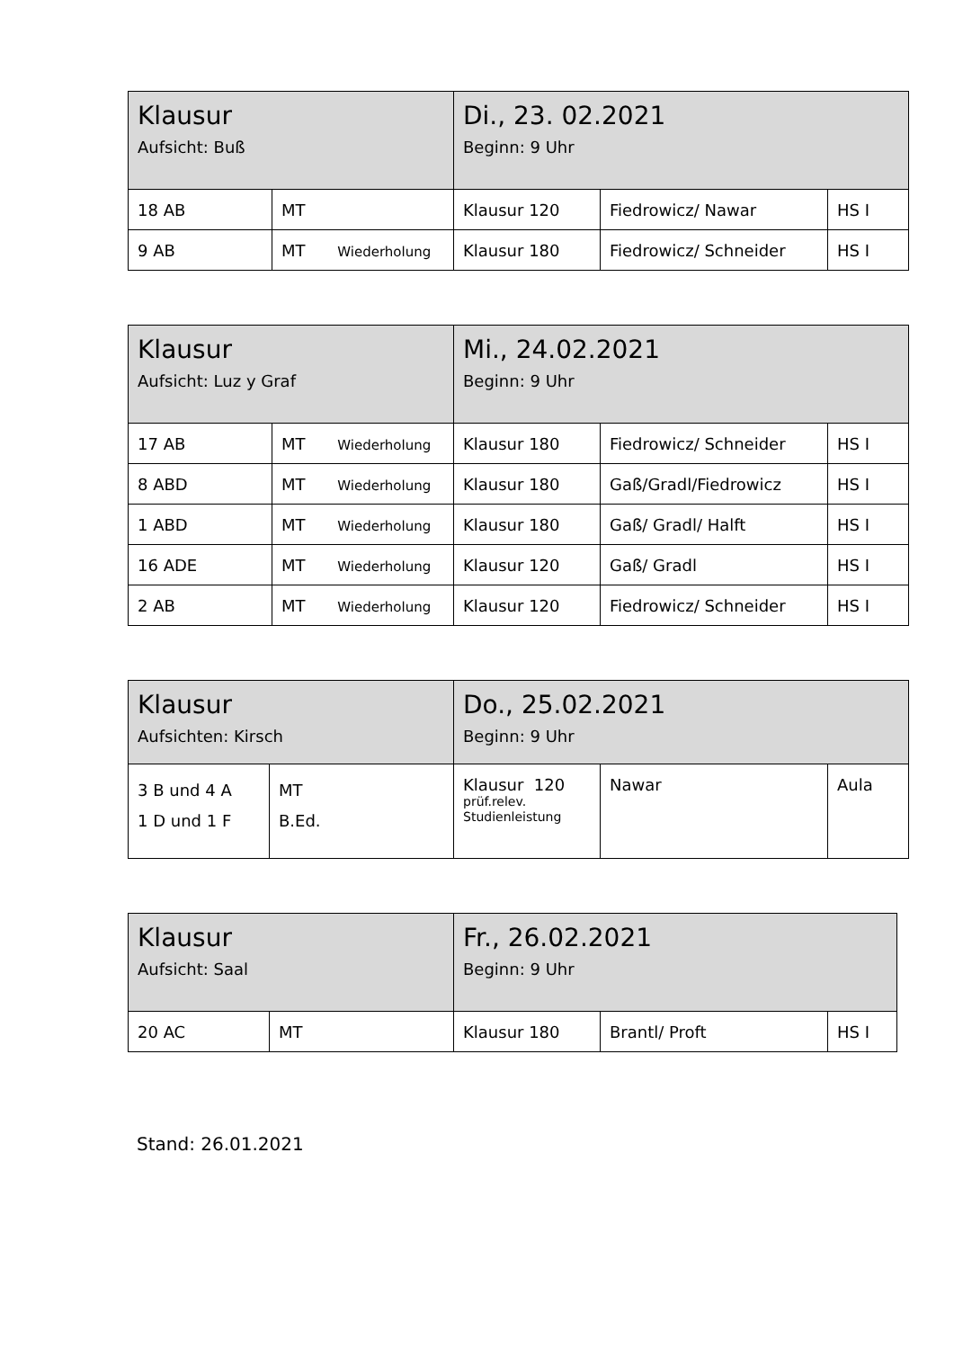| Klausur Aufsicht: Buß | | Di., 23. 02.2021 Beginn: 9 Uhr | | |
| 18 AB | MT | Klausur 120 | Fiedrowicz/ Nawar | HS I |
| 9 AB | MT Wiederholung | Klausur 180 | Fiedrowicz/ Schneider | HS I |
| Klausur Aufsicht: Luz y Graf | | Mi., 24.02.2021 Beginn: 9 Uhr | | |
| 17 AB | MT Wiederholung | Klausur 180 | Fiedrowicz/ Schneider | HS I |
| 8 ABD | MT Wiederholung | Klausur 180 | Gaß/Gradl/Fiedrowicz | HS I |
| 1 ABD | MT Wiederholung | Klausur 180 | Gaß/ Gradl/ Halft | HS I |
| 16 ADE | MT Wiederholung | Klausur 120 | Gaß/ Gradl | HS I |
| 2 AB | MT Wiederholung | Klausur 120 | Fiedrowicz/ Schneider | HS I |
| Klausur Aufsichten: Kirsch | | Do., 25.02.2021 Beginn: 9 Uhr | | |
| 3 B und 4 A 1 D und 1 F | MT B.Ed. | Klausur 120 prüf.relev. Studienleistung | Nawar | Aula |
| Klausur Aufsicht: Saal | | Fr., 26.02.2021 Beginn: 9 Uhr | | |
| 20 AC | MT | Klausur 180 | Brantl/ Proft | HS I |
Stand: 26.01.2021